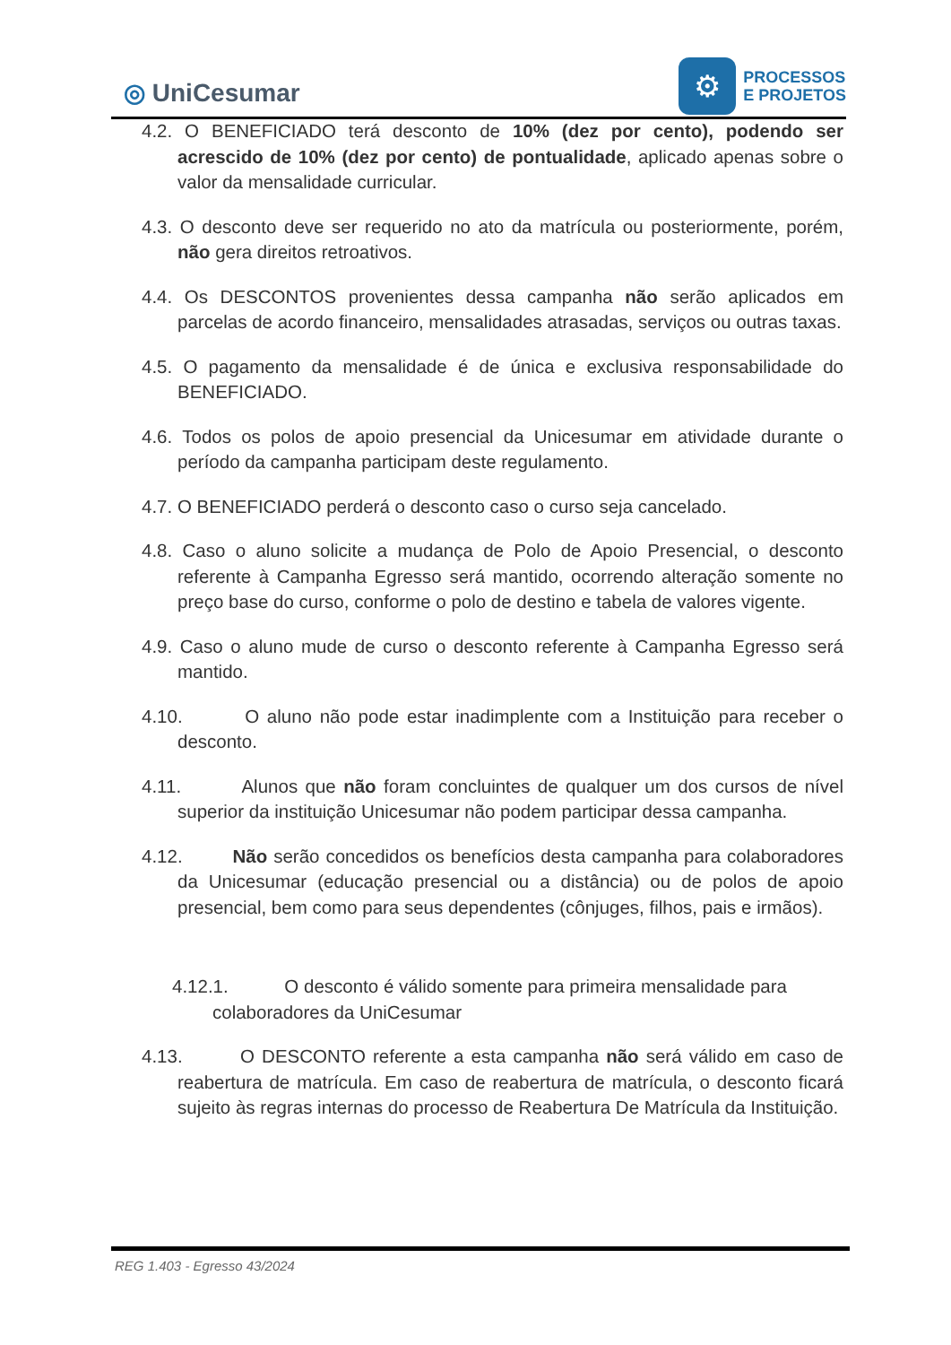◎ UniCesumar
⚙
PROCESSOS
E PROJETOS
4.2. O BENEFICIADO terá desconto de 10% (dez por cento), podendo ser acrescido de 10% (dez por cento) de pontualidade, aplicado apenas sobre o valor da mensalidade curricular.
4.3. O desconto deve ser requerido no ato da matrícula ou posteriormente, porém, não gera direitos retroativos.
4.4. Os DESCONTOS provenientes dessa campanha não serão aplicados em parcelas de acordo financeiro, mensalidades atrasadas, serviços ou outras taxas.
4.5. O pagamento da mensalidade é de única e exclusiva responsabilidade do BENEFICIADO.
4.6. Todos os polos de apoio presencial da Unicesumar em atividade durante o período da campanha participam deste regulamento.
4.7. O BENEFICIADO perderá o desconto caso o curso seja cancelado.
4.8. Caso o aluno solicite a mudança de Polo de Apoio Presencial, o desconto referente à Campanha Egresso será mantido, ocorrendo alteração somente no preço base do curso, conforme o polo de destino e tabela de valores vigente.
4.9. Caso o aluno mude de curso o desconto referente à Campanha Egresso será mantido.
4.10. O aluno não pode estar inadimplente com a Instituição para receber o desconto.
4.11. Alunos que não foram concluintes de qualquer um dos cursos de nível superior da instituição Unicesumar não podem participar dessa campanha.
4.12. Não serão concedidos os benefícios desta campanha para colaboradores da Unicesumar (educação presencial ou a distância) ou de polos de apoio presencial, bem como para seus dependentes (cônjuges, filhos, pais e irmãos).
4.12.1. O desconto é válido somente para primeira mensalidade para colaboradores da UniCesumar
4.13. O DESCONTO referente a esta campanha não será válido em caso de reabertura de matrícula. Em caso de reabertura de matrícula, o desconto ficará sujeito às regras internas do processo de Reabertura De Matrícula da Instituição.
REG 1.403 - Egresso 43/2024